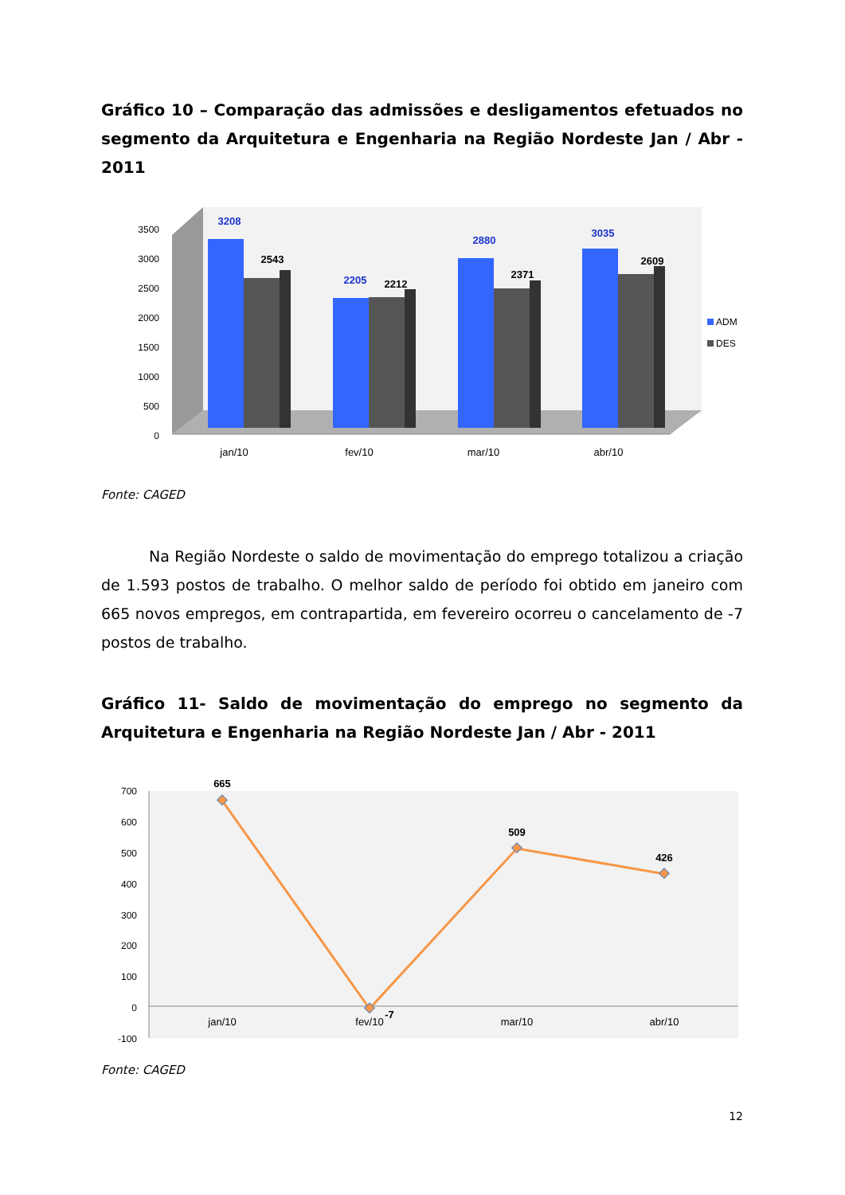Gráfico 10 – Comparação das admissões e desligamentos efetuados no segmento da Arquitetura e Engenharia na Região Nordeste Jan / Abr - 2011
0
500
1000
1500
2000
2500
3000
3500
3208
2543
2205
2212
2880
2371
3035
2609
jan/10
fev/10
mar/10
abr/10
ADM
DES
Fonte: CAGED
Na Região Nordeste o saldo de movimentação do emprego totalizou a criação de 1.593 postos de trabalho. O melhor saldo de período foi obtido em janeiro com 665 novos empregos, em contrapartida, em fevereiro ocorreu o cancelamento de -7 postos de trabalho.
Gráfico 11- Saldo de movimentação do emprego no segmento da Arquitetura e Engenharia na Região Nordeste Jan / Abr - 2011
700
600
500
400
300
200
100
0
-100
665
-7
509
426
jan/10
fev/10
mar/10
abr/10
Fonte: CAGED
12